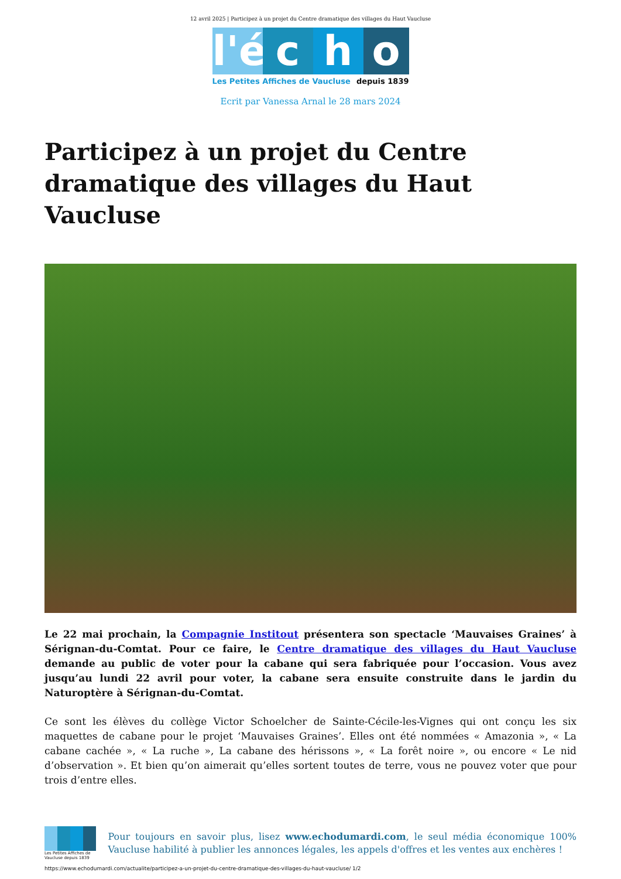12 avril 2025 | Participez à un projet du Centre dramatique des villages du Haut Vaucluse
l'é
c
h
o
Les Petites Affiches de Vaucluse depuis 1839
Ecrit par Vanessa Arnal le 28 mars 2024
Participez à un projet du Centre dramatique des villages du Haut Vaucluse
Le 22 mai prochain, la Compagnie Institout présentera son spectacle ‘Mauvaises Graines’ à Sérignan-du-Comtat. Pour ce faire, le Centre dramatique des villages du Haut Vaucluse demande au public de voter pour la cabane qui sera fabriquée pour l’occasion. Vous avez jusqu’au lundi 22 avril pour voter, la cabane sera ensuite construite dans le jardin du Naturoptère à Sérignan-du-Comtat.
Ce sont les élèves du collège Victor Schoelcher de Sainte-Cécile-les-Vignes qui ont conçu les six maquettes de cabane pour le projet ‘Mauvaises Graines’. Elles ont été nommées « Amazonia », « La cabane cachée », « La ruche », La cabane des hérissons », « La forêt noire », ou encore « Le nid d’observation ». Et bien qu’on aimerait qu’elles sortent toutes de terre, vous ne pouvez voter que pour trois d’entre elles.
Les Petites Affiches de Vaucluse depuis 1839
Pour toujours en savoir plus, lisez www.echodumardi.com, le seul média économique 100% Vaucluse habilité à publier les annonces légales, les appels d'offres et les ventes aux enchères !
https://www.echodumardi.com/actualite/participez-a-un-projet-du-centre-dramatique-des-villages-du-haut-vaucluse/ 1/2